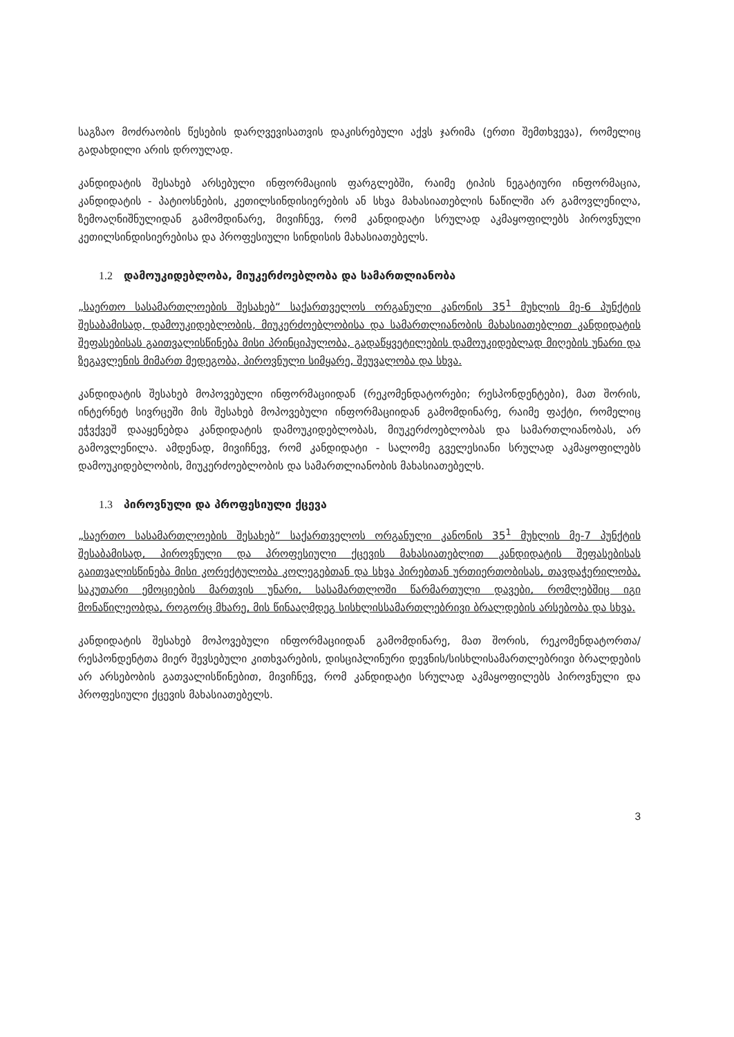საგზაო მოძრაობის წესების დარღვევისათვის დაკისრებული აქვს ჯარიმა (ერთი შემთხვევა), რომელიც გადახდილი არის დროულად.
კანდიდატის შესახებ არსებული ინფორმაციის ფარგლებში, რაიმე ტიპის ნეგატიური ინფორმაცია, კანდიდატის - პატიოსნების, კეთილსინდისიერების ან სხვა მახასიათებლის ნაწილში არ გამოვლენილა, ზემოაღნიშნულიდან გამომდინარე, მივიჩნევ, რომ კანდიდატი სრულად აკმაყოფილებს პიროვნული კეთილსინდისიერებისა და პროფესიული სინდისის მახასიათებელს.
1.2 დამოუკიდებლობა, მიუკერძოებლობა და სამართლიანობა
„საერთო სასამართლოების შესახებ“ საქართველოს ორგანული კანონის 35<sup>1</sup> მუხლის მე-6 პუნქტის შესაბამისად, დამოუკიდებლობის, მიუკერძოებლობისა და სამართლიანობის მახასიათებლით კანდიდატის შეფასებისას გაითვალისწინება მისი პრინციპულობა, გადაწყვეტილების დამოუკიდებლად მიღების უნარი და ზეგავლენის მიმართ მედეგობა, პიროვნული სიმყარე, შეუვალობა და სხვა.
კანდიდატის შესახებ მოპოვებული ინფორმაციიდან (რეკომენდატორები; რესპონდენტები), მათ შორის, ინტერნეტ სივრცეში მის შესახებ მოპოვებული ინფორმაციიდან გამომდინარე, რაიმე ფაქტი, რომელიც ეჭვქვეშ დააყენებდა კანდიდატის დამოუკიდებლობას, მიუკერძოებლობას და სამართლიანობას, არ გამოვლენილა. ამდენად, მივიჩნევ, რომ კანდიდატი - სალომე გველესიანი სრულად აკმაყოფილებს დამოუკიდებლობის, მიუკერძოებლობის და სამართლიანობის მახასიათებელს.
1.3 პიროვნული და პროფესიული ქცევა
„საერთო სასამართლოების შესახებ“ საქართველოს ორგანული კანონის 35<sup>1</sup> მუხლის მე-7 პუნქტის შესაბამისად, პიროვნული და პროფესიული ქცევის მახასიათებლით კანდიდატის შეფასებისას გაითვალისწინება მისი კორექტულობა კოლეგებთან და სხვა პირებთან ურთიერთობისას, თავდაჭერილობა, საკუთარი ემოციების მართვის უნარი, სასამართლოში წარმართული დავები, რომლებშიც იგი მონაწილეობდა, როგორც მხარე, მის წინააღმდეგ სისხლისსამართლებრივი ბრალდების არსებობა და სხვა.
კანდიდატის შესახებ მოპოვებული ინფორმაციიდან გამომდინარე, მათ შორის, რეკომენდატორთა/რესპონდენტთა მიერ შევსებული კითხვარების, დისციპლინური დევნის/სისხლისამართლებრივი ბრალდების არ არსებობის გათვალისწინებით, მივიჩნევ, რომ კანდიდატი სრულად აკმაყოფილებს პიროვნული და პროფესიული ქცევის მახასიათებელს.
3